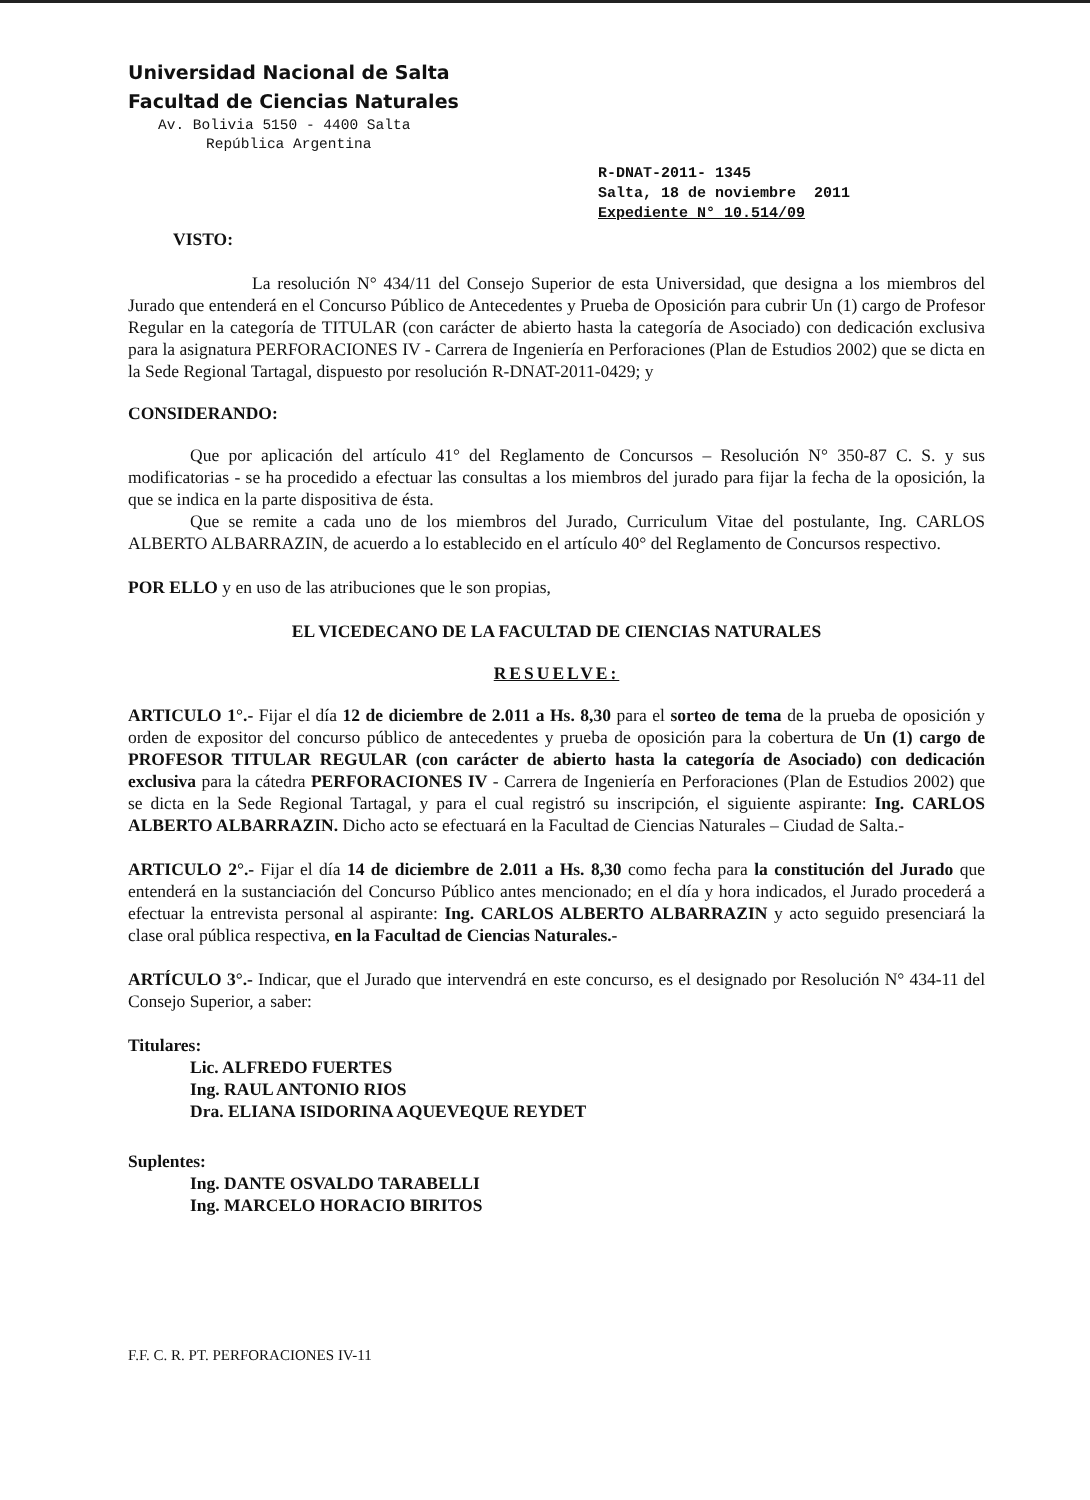Universidad Nacional de Salta
Facultad de Ciencias Naturales
Av. Bolivia 5150 - 4400 Salta
República Argentina
R-DNAT-2011- 1345
Salta, 18 de noviembre 2011
Expediente N° 10.514/09
VISTO:
La resolución N° 434/11 del Consejo Superior de esta Universidad, que designa a los miembros del Jurado que entenderá en el Concurso Público de Antecedentes y Prueba de Oposición para cubrir Un (1) cargo de Profesor Regular en la categoría de TITULAR (con carácter de abierto hasta la categoría de Asociado) con dedicación exclusiva para la asignatura PERFORACIONES IV - Carrera de Ingeniería en Perforaciones (Plan de Estudios 2002) que se dicta en la Sede Regional Tartagal, dispuesto por resolución R-DNAT-2011-0429; y
CONSIDERANDO:
Que por aplicación del artículo 41° del Reglamento de Concursos – Resolución N° 350-87 C. S. y sus modificatorias - se ha procedido a efectuar las consultas a los miembros del jurado para fijar la fecha de la oposición, la que se indica en la parte dispositiva de ésta.
Que se remite a cada uno de los miembros del Jurado, Curriculum Vitae del postulante, Ing. CARLOS ALBERTO ALBARRAZIN, de acuerdo a lo establecido en el artículo 40° del Reglamento de Concursos respectivo.
POR ELLO y en uso de las atribuciones que le son propias,
EL VICEDECANO DE LA FACULTAD DE CIENCIAS NATURALES
RESUELVE:
ARTICULO 1°.- Fijar el día 12 de diciembre de 2.011 a Hs. 8,30 para el sorteo de tema de la prueba de oposición y orden de expositor del concurso público de antecedentes y prueba de oposición para la cobertura de Un (1) cargo de PROFESOR TITULAR REGULAR (con carácter de abierto hasta la categoría de Asociado) con dedicación exclusiva para la cátedra PERFORACIONES IV - Carrera de Ingeniería en Perforaciones (Plan de Estudios 2002) que se dicta en la Sede Regional Tartagal, y para el cual registró su inscripción, el siguiente aspirante: Ing. CARLOS ALBERTO ALBARRAZIN. Dicho acto se efectuará en la Facultad de Ciencias Naturales – Ciudad de Salta.-
ARTICULO 2°.- Fijar el día 14 de diciembre de 2.011 a Hs. 8,30 como fecha para la constitución del Jurado que entenderá en la sustanciación del Concurso Público antes mencionado; en el día y hora indicados, el Jurado procederá a efectuar la entrevista personal al aspirante: Ing. CARLOS ALBERTO ALBARRAZIN y acto seguido presenciará la clase oral pública respectiva, en la Facultad de Ciencias Naturales.-
ARTÍCULO 3°.- Indicar, que el Jurado que intervendrá en este concurso, es el designado por Resolución N° 434-11 del Consejo Superior, a saber:
Titulares:
Lic. ALFREDO FUERTES
Ing. RAUL ANTONIO RIOS
Dra. ELIANA ISIDORINA AQUEVEQUE REYDET
Suplentes:
Ing. DANTE OSVALDO TARABELLI
Ing. MARCELO HORACIO BIRITOS
F.F. C. R. PT. PERFORACIONES IV-11